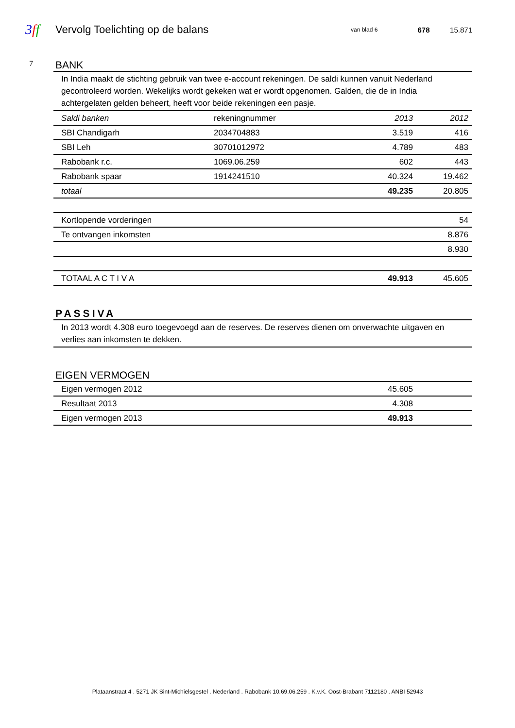3 ff
Vervolg Toelichting op de balans
van blad 6
678 15.871
7
BANK
In India maakt de stichting gebruik van twee e-account rekeningen. De saldi kunnen vanuit Nederland gecontroleerd worden. Wekelijks wordt gekeken wat er wordt opgenomen. Galden, die de in India achtergelaten gelden beheert, heeft voor beide rekeningen een pasje.
| Saldi banken | rekeningnummer | 2013 | 2012 |
| --- | --- | --- | --- |
| SBI Chandigarh | 2034704883 | 3.519 | 416 |
| SBI Leh | 30701012972 | 4.789 | 483 |
| Rabobank r.c. | 1069.06.259 | 602 | 443 |
| Rabobank spaar | 1914241510 | 40.324 | 19.462 |
| totaal | | 49.235 | 20.805 |
| Kortlopende vorderingen | 54 |
| Te ontvangen inkomsten | 8.876 |
| | 8.930 |
| TOTAAL A C T I V A | 49.913 | 45.605 |
PASSIVA
In 2013 wordt 4.308 euro toegevoegd aan de reserves. De reserves dienen om onverwachte uitgaven en verlies aan inkomsten te dekken.
EIGEN VERMOGEN
| Eigen vermogen 2012 | 45.605 | |
| Resultaat 2013 | 4.308 | |
| Eigen vermogen 2013 | 49.913 | |
Plataanstraat 4 . 5271 JK Sint-Michielsgestel . Nederland . Rabobank 10.69.06.259 . K.v.K. Oost-Brabant 7112180 . ANBI 52943